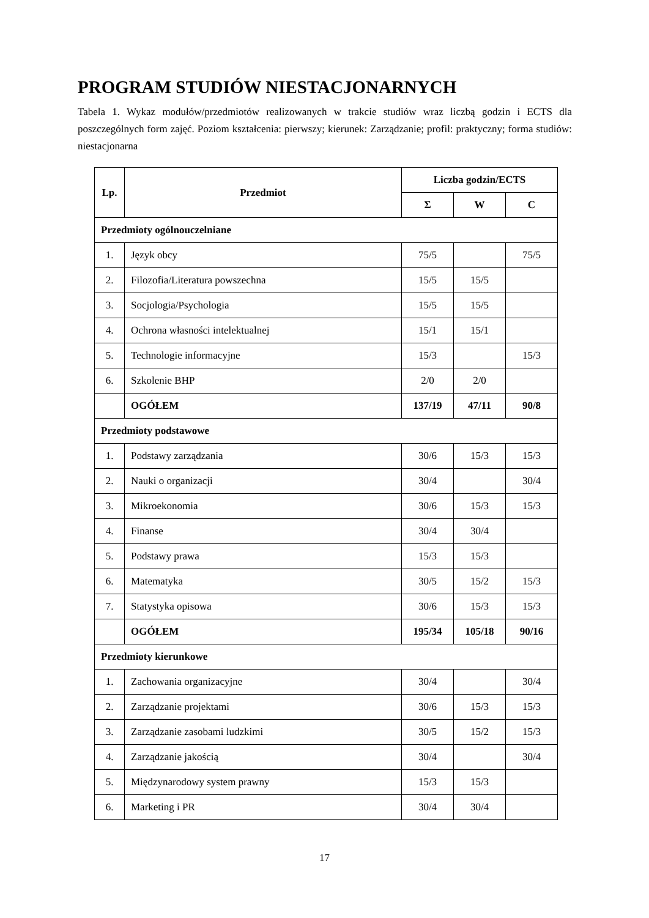PROGRAM STUDIÓW NIESTACJONARNYCH
Tabela 1. Wykaz modułów/przedmiotów realizowanych w trakcie studiów wraz liczbą godzin i ECTS dla poszczególnych form zajęć. Poziom kształcenia: pierwszy; kierunek: Zarządzanie; profil: praktyczny; forma studiów: niestacjonarna
| Lp. | Przedmiot | Liczba godzin/ECTS | | |
| --- | --- | --- | --- | --- |
| | | Σ | W | C |
| Przedmioty ogólnouczelniane | | | | |
| 1. | Język obcy | 75/5 | | 75/5 |
| 2. | Filozofia/Literatura powszechna | 15/5 | 15/5 | |
| 3. | Socjologia/Psychologia | 15/5 | 15/5 | |
| 4. | Ochrona własności intelektualnej | 15/1 | 15/1 | |
| 5. | Technologie informacyjne | 15/3 | | 15/3 |
| 6. | Szkolenie BHP | 2/0 | 2/0 | |
| | OGÓŁEM | 137/19 | 47/11 | 90/8 |
| Przedmioty podstawowe | | | | |
| 1. | Podstawy zarządzania | 30/6 | 15/3 | 15/3 |
| 2. | Nauki o organizacji | 30/4 | | 30/4 |
| 3. | Mikroekonomia | 30/6 | 15/3 | 15/3 |
| 4. | Finanse | 30/4 | 30/4 | |
| 5. | Podstawy prawa | 15/3 | 15/3 | |
| 6. | Matematyka | 30/5 | 15/2 | 15/3 |
| 7. | Statystyka opisowa | 30/6 | 15/3 | 15/3 |
| | OGÓŁEM | 195/34 | 105/18 | 90/16 |
| Przedmioty kierunkowe | | | | |
| 1. | Zachowania organizacyjne | 30/4 | | 30/4 |
| 2. | Zarządzanie projektami | 30/6 | 15/3 | 15/3 |
| 3. | Zarządzanie zasobami ludzkimi | 30/5 | 15/2 | 15/3 |
| 4. | Zarządzanie jakością | 30/4 | | 30/4 |
| 5. | Międzynarodowy system prawny | 15/3 | 15/3 | |
| 6. | Marketing i PR | 30/4 | 30/4 | |
17